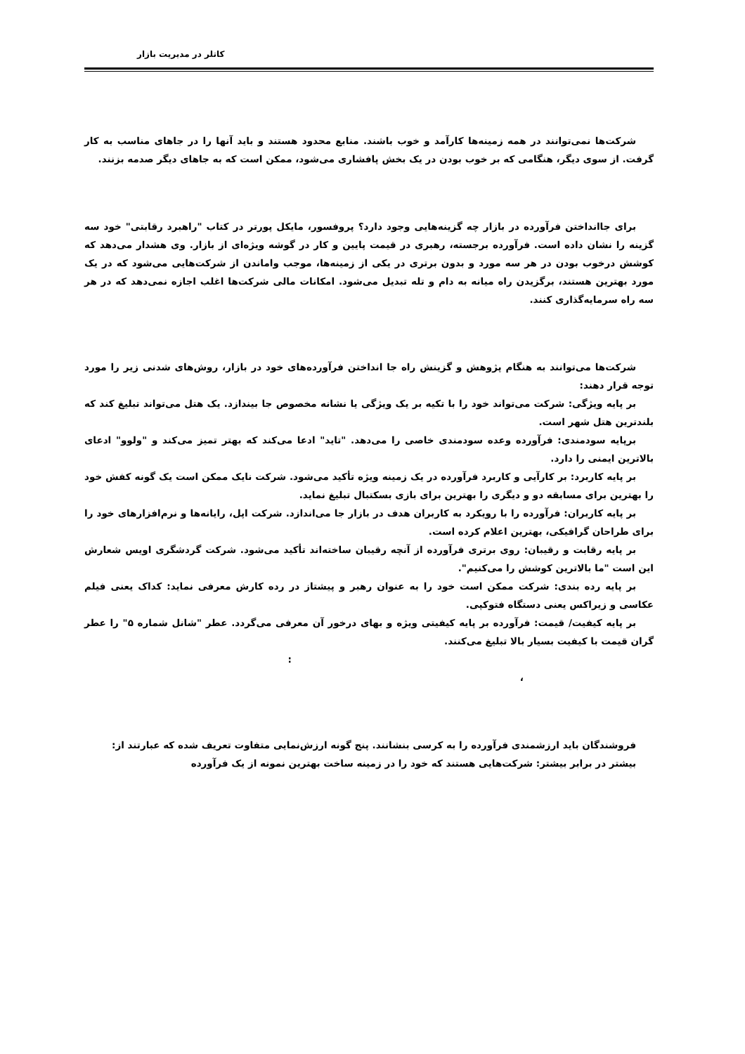کاتلر در مدیریت بازار
شرکت‌ها نمی‌توانند در همه زمینه‌ها کارآمد و خوب باشند. منابع محدود هستند و باید آنها را در جاهای مناسب به کار گرفت. از سوی دیگر، هنگامی که بر خوب بودن در یک بخش پافشاری می‌شود، ممکن است که به جاهای دیگر صدمه بزنند.
برای جاانداختن فرآورده در بازار چه گزینه‌هایی وجود دارد؟ پروفسور، مایکل پورتر در کتاب "راهبرد رقابتی" خود سه گزینه را نشان داده است. فرآورده برجسته، رهبری در قیمت پایین و کار در گوشه ویژه‌ای از بازار. وی هشدار می‌دهد که کوشش درخوب بودن در هر سه مورد و بدون برتری در یکی از زمینه‌ها، موجب واماندن از شرکت‌هایی می‌شود که در یک مورد بهترین هستند، برگزیدن راه میانه به دام و تله تبدیل می‌شود. امکانات مالی شرکت‌ها اغلب اجازه نمی‌دهد که در هر سه راه سرمایه‌گذاری کنند.
شرکت‌ها می‌توانند به هنگام پژوهش و گزینش راه جا انداختن فرآورده‌های خود در بازار، روش‌های شدنی زیر را مورد توجه قرار دهند:
بر پایه ویژگی: شرکت می‌تواند خود را با تکیه بر یک ویژگی یا نشانه مخصوص جا بیندازد. یک هتل می‌تواند تبلیغ کند که بلندترین هتل شهر است.
برپایه سودمندی: فرآورده وعده سودمندی خاصی را می‌دهد. "تاید" ادعا می‌کند که بهتر تمیز می‌کند و "ولوو" ادعای بالاترین ایمنی را دارد.
بر پایه کاربرد: بر کارآیی و کاربرد فرآورده در یک زمینه ویژه تأکید می‌شود. شرکت نایک ممکن است یک گونه کفش خود را بهترین برای مسابقه دو و دیگری را بهترین برای بازی بسکتبال تبلیغ نماید.
بر پایه کاربران: فرآورده را با رویکرد به کاربران هدف در بازار جا می‌اندازد. شرکت اپل، رایانه‌ها و نرم‌افزارهای خود را برای طراحان گرافیکی، بهترین اعلام کرده است.
بر پایه رقابت و رقیبان: روی برتری فرآورده از آنچه رقیبان ساخته‌اند تأکید می‌شود. شرکت گردشگری اویس شعارش این است "ما بالاترین کوشش را می‌کنیم".
بر پایه رده بندی: شرکت ممکن است خود را به عنوان رهبر و پیشتاز در رده کارش معرفی نماید: کداک یعنی فیلم عکاسی و زیراکس یعنی دستگاه فتوکپی.
بر پایه کیفیت/ قیمت: فرآورده بر پایه کیفیتی ویژه و بهای درخور آن معرفی می‌گردد. عطر "شانل شماره ۵" را عطر گران قیمت با کیفیت بسیار بالا تبلیغ می‌کنند.
:
،
فروشندگان باید ارزشمندی فرآورده را به کرسی بنشانند. پنج گونه ارزش‌نمایی متفاوت تعریف شده که عبارتند از:
بیشتر در برابر بیشتر: شرکت‌هایی هستند که خود را در زمینه ساخت بهترین نمونه از یک فرآورده